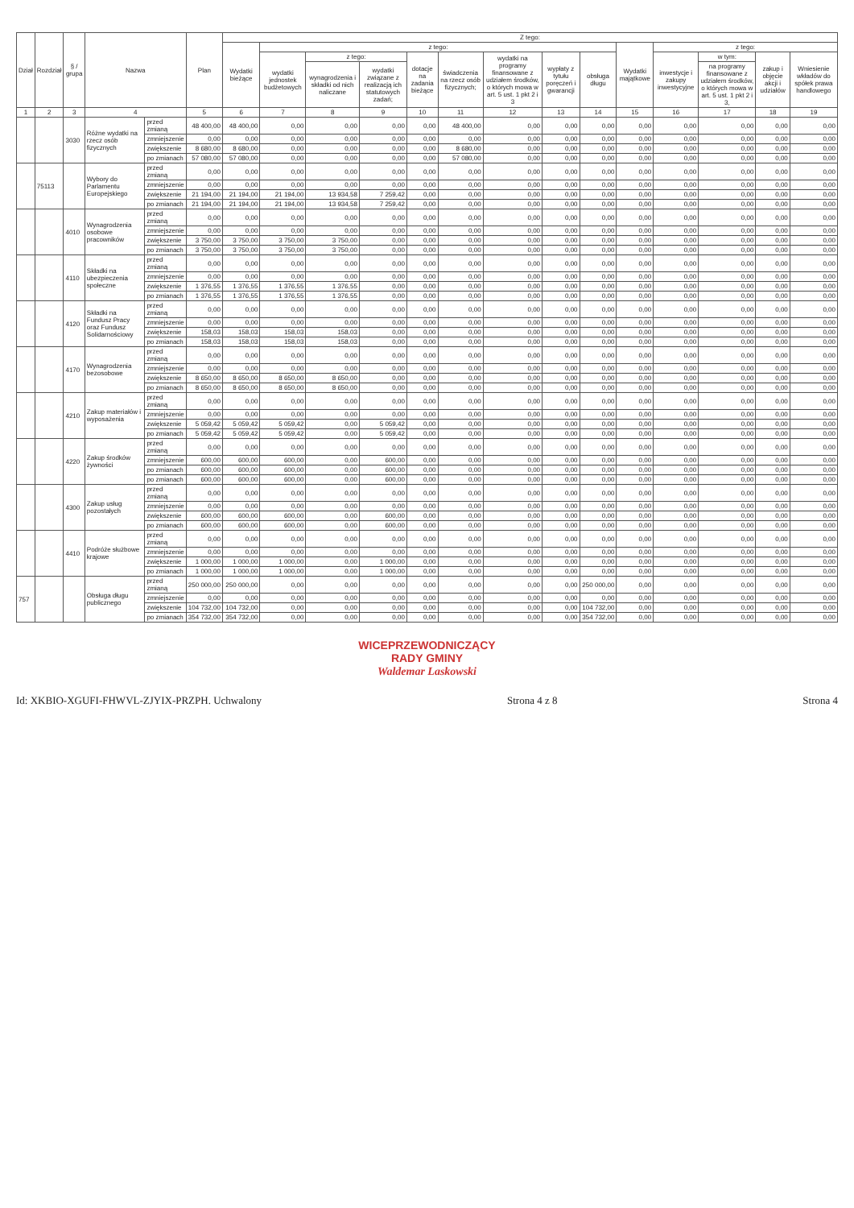| Dział | Rozdział | § / grupa | Nazwa | | Plan | Z tego: | | | | | | | | | | | | | |
| --- | --- | --- | --- | --- | --- | --- | --- | --- | --- | --- | --- | --- | --- | --- | --- | --- | --- | --- | --- |
| | | | | | | Wydatki bieżące | z tego: | | | | | | | | Wydatki majątkowe | z tego: | | | |
| | | | | | | | wydatki jednostek budżetowych | z tego: | | dotacje na zadania bieżące | świadczenia na rzecz osób fizycznych; | wydatki na programy finansowane z udziałem środków, o których mowa w art. 5 ust. 1 pkt 2 i 3 | wypłaty z tytułu poręczeń i gwarancji | obsługa długu | | inwestycje i zakupy inwestycyjne | w tym: | zakup i objęcie akcji i udziałów | Wniesienie wkładów do spółek prawa handlowego |
| | | | | | | | | wynagrodzenia i składki od nich naliczane | wydatki związane z realizacją ich statutowych zadań; | | | | | | | | na programy finansowane z udziałem środków, o których mowa w art. 5 ust. 1 pkt 2 i 3, | | |
| 1 | 2 | 3 | 4 | | 5 | 6 | 7 | 8 | 9 | 10 | 11 | 12 | 13 | 14 | 15 | 16 | 17 | 18 | 19 |
| | | 3030 | Różne wydatki na rzecz osób fizycznych | przed zmianą | 48 400,00 | 48 400,00 | 0,00 | 0,00 | 0,00 | 0,00 | 48 400,00 | 0,00 | 0,00 | 0,00 | 0,00 | 0,00 | 0,00 | 0,00 | 0,00 |
| | | | | zmniejszenie | 0,00 | 0,00 | 0,00 | 0,00 | 0,00 | 0,00 | 0,00 | 0,00 | 0,00 | 0,00 | 0,00 | 0,00 | 0,00 | 0,00 | 0,00 |
| | | | | zwiększenie | 8 680,00 | 8 680,00 | 0,00 | 0,00 | 0,00 | 0,00 | 8 680,00 | 0,00 | 0,00 | 0,00 | 0,00 | 0,00 | 0,00 | 0,00 | 0,00 |
| | | | | po zmianach | 57 080,00 | 57 080,00 | 0,00 | 0,00 | 0,00 | 0,00 | 57 080,00 | 0,00 | 0,00 | 0,00 | 0,00 | 0,00 | 0,00 | 0,00 | 0,00 |
| | 75113 | | Wybory do Parlamentu Europejskiego | przed zmianą | 0,00 | 0,00 | 0,00 | 0,00 | 0,00 | 0,00 | 0,00 | 0,00 | 0,00 | 0,00 | 0,00 | 0,00 | 0,00 | 0,00 | 0,00 |
| | | | | zmniejszenie | 0,00 | 0,00 | 0,00 | 0,00 | 0,00 | 0,00 | 0,00 | 0,00 | 0,00 | 0,00 | 0,00 | 0,00 | 0,00 | 0,00 | 0,00 |
| | | | | zwiększenie | 21 194,00 | 21 194,00 | 21 194,00 | 13 934,58 | 7 259,42 | 0,00 | 0,00 | 0,00 | 0,00 | 0,00 | 0,00 | 0,00 | 0,00 | 0,00 | 0,00 |
| | | | | po zmianach | 21 194,00 | 21 194,00 | 21 194,00 | 13 934,58 | 7 259,42 | 0,00 | 0,00 | 0,00 | 0,00 | 0,00 | 0,00 | 0,00 | 0,00 | 0,00 | 0,00 |
| | | 4010 | Wynagrodzenia osobowe pracowników | przed zmianą | 0,00 | 0,00 | 0,00 | 0,00 | 0,00 | 0,00 | 0,00 | 0,00 | 0,00 | 0,00 | 0,00 | 0,00 | 0,00 | 0,00 | 0,00 |
| | | | | zmniejszenie | 0,00 | 0,00 | 0,00 | 0,00 | 0,00 | 0,00 | 0,00 | 0,00 | 0,00 | 0,00 | 0,00 | 0,00 | 0,00 | 0,00 | 0,00 |
| | | | | zwiększenie | 3 750,00 | 3 750,00 | 3 750,00 | 3 750,00 | 0,00 | 0,00 | 0,00 | 0,00 | 0,00 | 0,00 | 0,00 | 0,00 | 0,00 | 0,00 | 0,00 |
| | | | | po zmianach | 3 750,00 | 3 750,00 | 3 750,00 | 3 750,00 | 0,00 | 0,00 | 0,00 | 0,00 | 0,00 | 0,00 | 0,00 | 0,00 | 0,00 | 0,00 | 0,00 |
| | | 4110 | Składki na ubezpieczenia społeczne | przed zmianą | 0,00 | 0,00 | 0,00 | 0,00 | 0,00 | 0,00 | 0,00 | 0,00 | 0,00 | 0,00 | 0,00 | 0,00 | 0,00 | 0,00 | 0,00 |
| | | | | zmniejszenie | 0,00 | 0,00 | 0,00 | 0,00 | 0,00 | 0,00 | 0,00 | 0,00 | 0,00 | 0,00 | 0,00 | 0,00 | 0,00 | 0,00 | 0,00 |
| | | | | zwiększenie | 1 376,55 | 1 376,55 | 1 376,55 | 1 376,55 | 0,00 | 0,00 | 0,00 | 0,00 | 0,00 | 0,00 | 0,00 | 0,00 | 0,00 | 0,00 | 0,00 |
| | | | | po zmianach | 1 376,55 | 1 376,55 | 1 376,55 | 1 376,55 | 0,00 | 0,00 | 0,00 | 0,00 | 0,00 | 0,00 | 0,00 | 0,00 | 0,00 | 0,00 | 0,00 |
| | | 4120 | Składki na Fundusz Pracy oraz Fundusz Solidarnościowy | przed zmianą | 0,00 | 0,00 | 0,00 | 0,00 | 0,00 | 0,00 | 0,00 | 0,00 | 0,00 | 0,00 | 0,00 | 0,00 | 0,00 | 0,00 | 0,00 |
| | | | | zmniejszenie | 0,00 | 0,00 | 0,00 | 0,00 | 0,00 | 0,00 | 0,00 | 0,00 | 0,00 | 0,00 | 0,00 | 0,00 | 0,00 | 0,00 | 0,00 |
| | | | | zwiększenie | 158,03 | 158,03 | 158,03 | 158,03 | 0,00 | 0,00 | 0,00 | 0,00 | 0,00 | 0,00 | 0,00 | 0,00 | 0,00 | 0,00 | 0,00 |
| | | | | po zmianach | 158,03 | 158,03 | 158,03 | 158,03 | 0,00 | 0,00 | 0,00 | 0,00 | 0,00 | 0,00 | 0,00 | 0,00 | 0,00 | 0,00 | 0,00 |
| | | 4170 | Wynagrodzenia bezosobowe | przed zmianą | 0,00 | 0,00 | 0,00 | 0,00 | 0,00 | 0,00 | 0,00 | 0,00 | 0,00 | 0,00 | 0,00 | 0,00 | 0,00 | 0,00 | 0,00 |
| | | | | zmniejszenie | 0,00 | 0,00 | 0,00 | 0,00 | 0,00 | 0,00 | 0,00 | 0,00 | 0,00 | 0,00 | 0,00 | 0,00 | 0,00 | 0,00 | 0,00 |
| | | | | zwiększenie | 8 650,00 | 8 650,00 | 8 650,00 | 8 650,00 | 0,00 | 0,00 | 0,00 | 0,00 | 0,00 | 0,00 | 0,00 | 0,00 | 0,00 | 0,00 | 0,00 |
| | | | | po zmianach | 8 650,00 | 8 650,00 | 8 650,00 | 8 650,00 | 0,00 | 0,00 | 0,00 | 0,00 | 0,00 | 0,00 | 0,00 | 0,00 | 0,00 | 0,00 | 0,00 |
| | | 4210 | Zakup materiałów i wyposażenia | przed zmianą | 0,00 | 0,00 | 0,00 | 0,00 | 0,00 | 0,00 | 0,00 | 0,00 | 0,00 | 0,00 | 0,00 | 0,00 | 0,00 | 0,00 | 0,00 |
| | | | | zmniejszenie | 0,00 | 0,00 | 0,00 | 0,00 | 0,00 | 0,00 | 0,00 | 0,00 | 0,00 | 0,00 | 0,00 | 0,00 | 0,00 | 0,00 | 0,00 |
| | | | | zwiększenie | 5 059,42 | 5 059,42 | 5 059,42 | 0,00 | 5 059,42 | 0,00 | 0,00 | 0,00 | 0,00 | 0,00 | 0,00 | 0,00 | 0,00 | 0,00 | 0,00 |
| | | | | po zmianach | 5 059,42 | 5 059,42 | 5 059,42 | 0,00 | 5 059,42 | 0,00 | 0,00 | 0,00 | 0,00 | 0,00 | 0,00 | 0,00 | 0,00 | 0,00 | 0,00 |
| | | 4220 | Zakup środków żywności | przed zmianą | 0,00 | 0,00 | 0,00 | 0,00 | 0,00 | 0,00 | 0,00 | 0,00 | 0,00 | 0,00 | 0,00 | 0,00 | 0,00 | 0,00 | 0,00 |
| | | | | zmniejszenie | 600,00 | 600,00 | 600,00 | 0,00 | 600,00 | 0,00 | 0,00 | 0,00 | 0,00 | 0,00 | 0,00 | 0,00 | 0,00 | 0,00 | 0,00 |
| | | | | po zmianach | 600,00 | 600,00 | 600,00 | 0,00 | 600,00 | 0,00 | 0,00 | 0,00 | 0,00 | 0,00 | 0,00 | 0,00 | 0,00 | 0,00 | 0,00 |
| | | | | po zmianach | 600,00 | 600,00 | 600,00 | 0,00 | 600,00 | 0,00 | 0,00 | 0,00 | 0,00 | 0,00 | 0,00 | 0,00 | 0,00 | 0,00 | 0,00 |
| | | 4300 | Zakup usług pozostałych | przed zmianą | 0,00 | 0,00 | 0,00 | 0,00 | 0,00 | 0,00 | 0,00 | 0,00 | 0,00 | 0,00 | 0,00 | 0,00 | 0,00 | 0,00 | 0,00 |
| | | | | zmniejszenie | 0,00 | 0,00 | 0,00 | 0,00 | 0,00 | 0,00 | 0,00 | 0,00 | 0,00 | 0,00 | 0,00 | 0,00 | 0,00 | 0,00 | 0,00 |
| | | | | zwiększenie | 600,00 | 600,00 | 600,00 | 0,00 | 600,00 | 0,00 | 0,00 | 0,00 | 0,00 | 0,00 | 0,00 | 0,00 | 0,00 | 0,00 | 0,00 |
| | | | | po zmianach | 600,00 | 600,00 | 600,00 | 0,00 | 600,00 | 0,00 | 0,00 | 0,00 | 0,00 | 0,00 | 0,00 | 0,00 | 0,00 | 0,00 | 0,00 |
| | | 4410 | Podróże służbowe krajowe | przed zmianą | 0,00 | 0,00 | 0,00 | 0,00 | 0,00 | 0,00 | 0,00 | 0,00 | 0,00 | 0,00 | 0,00 | 0,00 | 0,00 | 0,00 | 0,00 |
| | | | | zmniejszenie | 0,00 | 0,00 | 0,00 | 0,00 | 0,00 | 0,00 | 0,00 | 0,00 | 0,00 | 0,00 | 0,00 | 0,00 | 0,00 | 0,00 | 0,00 |
| | | | | zwiększenie | 1 000,00 | 1 000,00 | 1 000,00 | 0,00 | 1 000,00 | 0,00 | 0,00 | 0,00 | 0,00 | 0,00 | 0,00 | 0,00 | 0,00 | 0,00 | 0,00 |
| | | | | po zmianach | 1 000,00 | 1 000,00 | 1 000,00 | 0,00 | 1 000,00 | 0,00 | 0,00 | 0,00 | 0,00 | 0,00 | 0,00 | 0,00 | 0,00 | 0,00 | 0,00 |
| 757 | | | Obsługa długu publicznego | przed zmianą | 250 000,00 | 250 000,00 | 0,00 | 0,00 | 0,00 | 0,00 | 0,00 | 0,00 | 0,00 | 250 000,00 | 0,00 | 0,00 | 0,00 | 0,00 | 0,00 |
| | | | | zmniejszenie | 0,00 | 0,00 | 0,00 | 0,00 | 0,00 | 0,00 | 0,00 | 0,00 | 0,00 | 0,00 | 0,00 | 0,00 | 0,00 | 0,00 | 0,00 |
| | | | | zwiększenie | 104 732,00 | 104 732,00 | 0,00 | 0,00 | 0,00 | 0,00 | 0,00 | 0,00 | 0,00 | 104 732,00 | 0,00 | 0,00 | 0,00 | 0,00 | 0,00 |
| | | | | po zmianach | 354 732,00 | 354 732,00 | 0,00 | 0,00 | 0,00 | 0,00 | 0,00 | 0,00 | 0,00 | 354 732,00 | 0,00 | 0,00 | 0,00 | 0,00 | 0,00 |
WICEPRZEWODNICZĄCY
RADY GMINY
Waldemar Laskowski
Id: XKBIO-XGUFI-FHWVL-ZJYIX-PRZPH. Uchwalony Strona 4 z 8 Strona 4